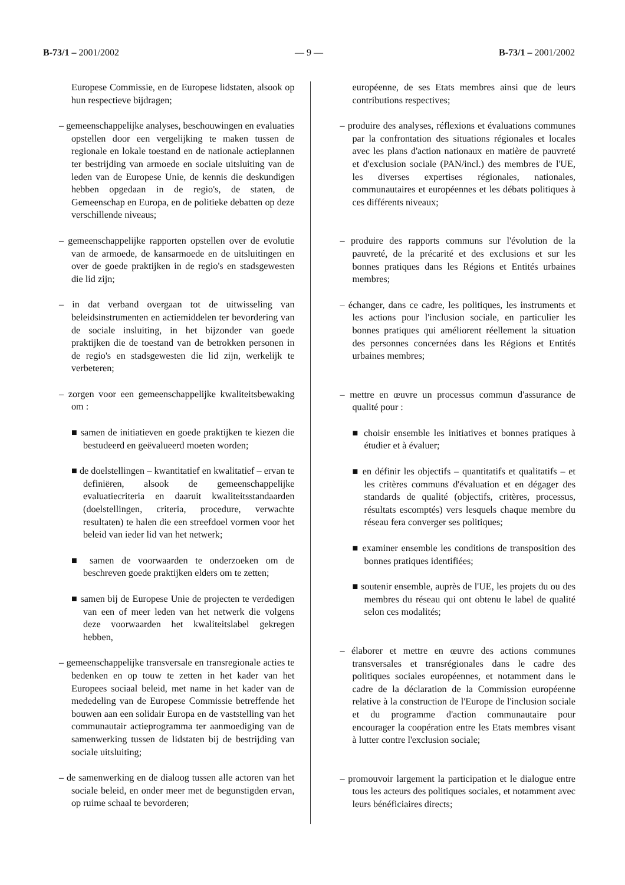B-73/1 – 2001/2002 — 9 — B-73/1 – 2001/2002
Europese Commissie, en de Europese lidstaten, alsook op hun respectieve bijdragen;
– gemeenschappelijke analyses, beschouwingen en evaluaties opstellen door een vergelijking te maken tussen de regionale en lokale toestand en de nationale actieplannen ter bestrijding van armoede en sociale uitsluiting van de leden van de Europese Unie, de kennis die deskundigen hebben opgedaan in de regio's, de staten, de Gemeenschap en Europa, en de politieke debatten op deze verschillende niveaus;
– gemeenschappelijke rapporten opstellen over de evolutie van de armoede, de kansarmoede en de uitsluitingen en over de goede praktijken in de regio's en stadsgewesten die lid zijn;
– in dat verband overgaan tot de uitwisseling van beleidsinstrumenten en actiemiddelen ter bevordering van de sociale insluiting, in het bijzonder van goede praktijken die de toestand van de betrokken personen in de regio's en stadsgewesten die lid zijn, werkelijk te verbeteren;
– zorgen voor een gemeenschappelijke kwaliteitsbewaking om :
■ samen de initiatieven en goede praktijken te kiezen die bestudeerd en geëvalueerd moeten worden;
■ de doelstellingen – kwantitatief en kwalitatief – ervan te definiëren, alsook de gemeenschappelijke evaluatiecriteria en daaruit kwaliteitsstandaarden (doelstellingen, criteria, procedure, verwachte resultaten) te halen die een streefdoel vormen voor het beleid van ieder lid van het netwerk;
■ samen de voorwaarden te onderzoeken om de beschreven goede praktijken elders om te zetten;
■ samen bij de Europese Unie de projecten te verdedigen van een of meer leden van het netwerk die volgens deze voorwaarden het kwaliteitslabel gekregen hebben,
– gemeenschappelijke transversale en transregionale acties te bedenken en op touw te zetten in het kader van het Europees sociaal beleid, met name in het kader van de mededeling van de Europese Commissie betreffende het bouwen aan een solidair Europa en de vaststelling van het communautair actieprogramma ter aanmoediging van de samenwerking tussen de lidstaten bij de bestrijding van sociale uitsluiting;
– de samenwerking en de dialoog tussen alle actoren van het sociale beleid, en onder meer met de begunstigden ervan, op ruime schaal te bevorderen;
européenne, de ses Etats membres ainsi que de leurs contributions respectives;
– produire des analyses, réflexions et évaluations communes par la confrontation des situations régionales et locales avec les plans d'action nationaux en matière de pauvreté et d'exclusion sociale (PAN/incl.) des membres de l'UE, les diverses expertises régionales, nationales, communautaires et européennes et les débats politiques à ces différents niveaux;
– produire des rapports communs sur l'évolution de la pauvreté, de la précarité et des exclusions et sur les bonnes pratiques dans les Régions et Entités urbaines membres;
– échanger, dans ce cadre, les politiques, les instruments et les actions pour l'inclusion sociale, en particulier les bonnes pratiques qui améliorent réellement la situation des personnes concernées dans les Régions et Entités urbaines membres;
– mettre en œuvre un processus commun d'assurance de qualité pour :
■ choisir ensemble les initiatives et bonnes pratiques à étudier et à évaluer;
■ en définir les objectifs – quantitatifs et qualitatifs – et les critères communs d'évaluation et en dégager des standards de qualité (objectifs, critères, processus, résultats escomptés) vers lesquels chaque membre du réseau fera converger ses politiques;
■ examiner ensemble les conditions de transposition des bonnes pratiques identifiées;
■ soutenir ensemble, auprès de l'UE, les projets du ou des membres du réseau qui ont obtenu le label de qualité selon ces modalités;
– élaborer et mettre en œuvre des actions communes transversales et transrégionales dans le cadre des politiques sociales européennes, et notamment dans le cadre de la déclaration de la Commission européenne relative à la construction de l'Europe de l'inclusion sociale et du programme d'action communautaire pour encourager la coopération entre les Etats membres visant à lutter contre l'exclusion sociale;
– promouvoir largement la participation et le dialogue entre tous les acteurs des politiques sociales, et notamment avec leurs bénéficiaires directs;